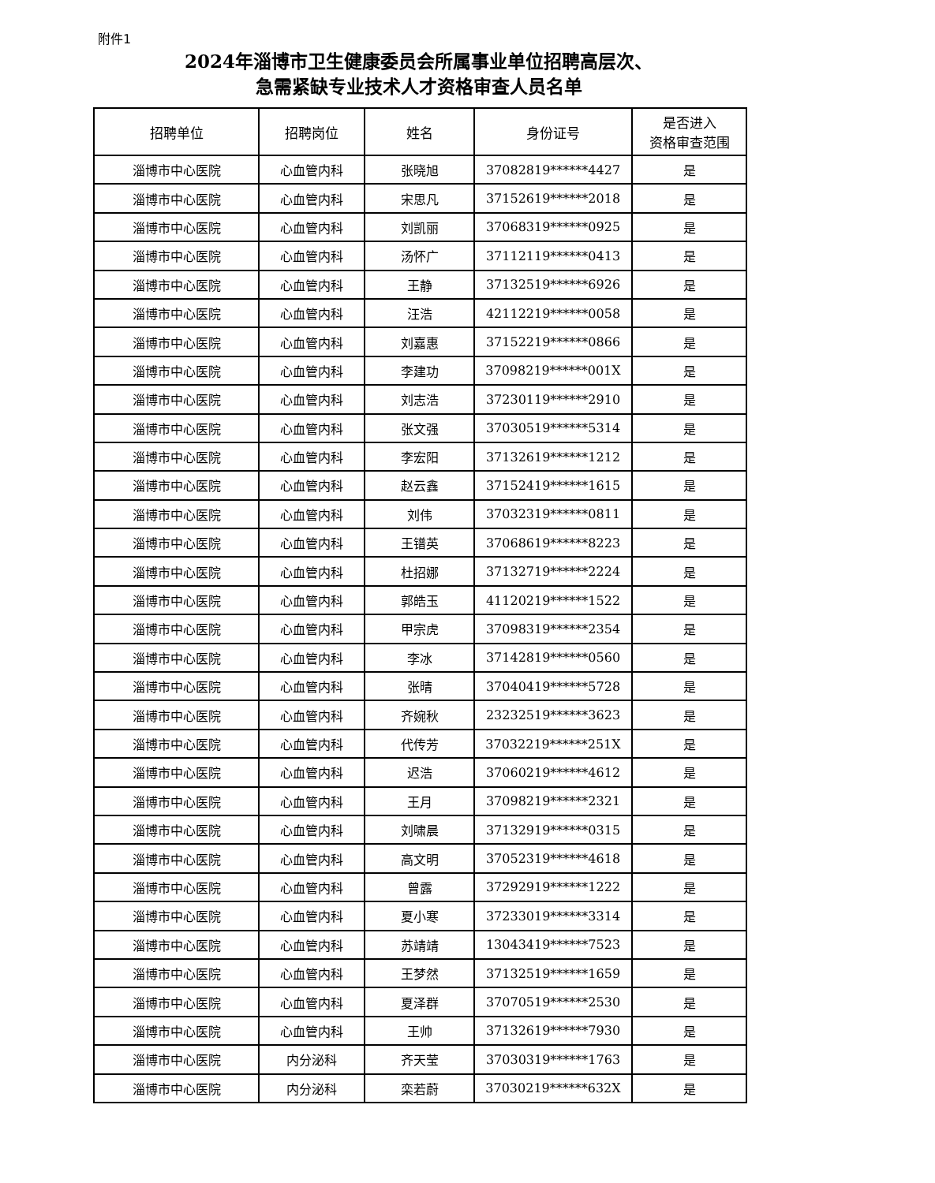附件1
2024年淄博市卫生健康委员会所属事业单位招聘高层次、
急需紧缺专业技术人才资格审查人员名单
| 招聘单位 | 招聘岗位 | 姓名 | 身份证号 | 是否进入 资格审查范围 |
| --- | --- | --- | --- | --- |
| 淄博市中心医院 | 心血管内科 | 张晓旭 | 37082819******4427 | 是 |
| 淄博市中心医院 | 心血管内科 | 宋思凡 | 37152619******2018 | 是 |
| 淄博市中心医院 | 心血管内科 | 刘凯丽 | 37068319******0925 | 是 |
| 淄博市中心医院 | 心血管内科 | 汤怀广 | 37112119******0413 | 是 |
| 淄博市中心医院 | 心血管内科 | 王静 | 37132519******6926 | 是 |
| 淄博市中心医院 | 心血管内科 | 汪浩 | 42112219******0058 | 是 |
| 淄博市中心医院 | 心血管内科 | 刘嘉惠 | 37152219******0866 | 是 |
| 淄博市中心医院 | 心血管内科 | 李建功 | 37098219******001X | 是 |
| 淄博市中心医院 | 心血管内科 | 刘志浩 | 37230119******2910 | 是 |
| 淄博市中心医院 | 心血管内科 | 张文强 | 37030519******5314 | 是 |
| 淄博市中心医院 | 心血管内科 | 李宏阳 | 37132619******1212 | 是 |
| 淄博市中心医院 | 心血管内科 | 赵云鑫 | 37152419******1615 | 是 |
| 淄博市中心医院 | 心血管内科 | 刘伟 | 37032319******0811 | 是 |
| 淄博市中心医院 | 心血管内科 | 王镨英 | 37068619******8223 | 是 |
| 淄博市中心医院 | 心血管内科 | 杜招娜 | 37132719******2224 | 是 |
| 淄博市中心医院 | 心血管内科 | 郭皓玉 | 41120219******1522 | 是 |
| 淄博市中心医院 | 心血管内科 | 甲宗虎 | 37098319******2354 | 是 |
| 淄博市中心医院 | 心血管内科 | 李冰 | 37142819******0560 | 是 |
| 淄博市中心医院 | 心血管内科 | 张晴 | 37040419******5728 | 是 |
| 淄博市中心医院 | 心血管内科 | 齐婉秋 | 23232519******3623 | 是 |
| 淄博市中心医院 | 心血管内科 | 代传芳 | 37032219******251X | 是 |
| 淄博市中心医院 | 心血管内科 | 迟浩 | 37060219******4612 | 是 |
| 淄博市中心医院 | 心血管内科 | 王月 | 37098219******2321 | 是 |
| 淄博市中心医院 | 心血管内科 | 刘啸晨 | 37132919******0315 | 是 |
| 淄博市中心医院 | 心血管内科 | 高文明 | 37052319******4618 | 是 |
| 淄博市中心医院 | 心血管内科 | 曾露 | 37292919******1222 | 是 |
| 淄博市中心医院 | 心血管内科 | 夏小寒 | 37233019******3314 | 是 |
| 淄博市中心医院 | 心血管内科 | 苏靖靖 | 13043419******7523 | 是 |
| 淄博市中心医院 | 心血管内科 | 王梦然 | 37132519******1659 | 是 |
| 淄博市中心医院 | 心血管内科 | 夏泽群 | 37070519******2530 | 是 |
| 淄博市中心医院 | 心血管内科 | 王帅 | 37132619******7930 | 是 |
| 淄博市中心医院 | 内分泌科 | 齐天莹 | 37030319******1763 | 是 |
| 淄博市中心医院 | 内分泌科 | 栾若蔚 | 37030219******632X | 是 |